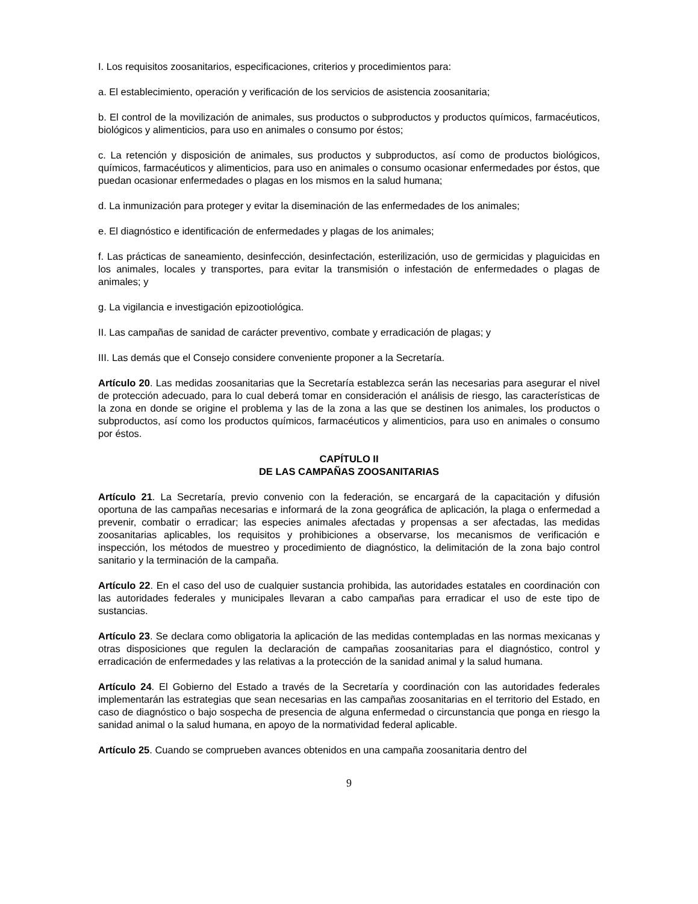I. Los requisitos zoosanitarios, especificaciones, criterios y procedimientos para:
a. El establecimiento, operación y verificación de los servicios de asistencia zoosanitaria;
b. El control de la movilización de animales, sus productos o subproductos y productos químicos, farmacéuticos, biológicos y alimenticios, para uso en animales o consumo por éstos;
c. La retención y disposición de animales, sus productos y subproductos, así como de productos biológicos, químicos, farmacéuticos y alimenticios, para uso en animales o consumo ocasionar enfermedades por éstos, que puedan ocasionar enfermedades o plagas en los mismos en la salud humana;
d. La inmunización para proteger y evitar la diseminación de las enfermedades de los animales;
e. El diagnóstico e identificación de enfermedades y plagas de los animales;
f. Las prácticas de saneamiento, desinfección, desinfectación, esterilización, uso de germicidas y plaguicidas en los animales, locales y transportes, para evitar la transmisión o infestación de enfermedades o plagas de animales; y
g. La vigilancia e investigación epizootiológica.
II. Las campañas de sanidad de carácter preventivo, combate y erradicación de plagas; y
III. Las demás que el Consejo considere conveniente proponer a la Secretaría.
Artículo 20. Las medidas zoosanitarias que la Secretaría establezca serán las necesarias para asegurar el nivel de protección adecuado, para lo cual deberá tomar en consideración el análisis de riesgo, las características de la zona en donde se origine el problema y las de la zona a las que se destinen los animales, los productos o subproductos, así como los productos químicos, farmacéuticos y alimenticios, para uso en animales o consumo por éstos.
CAPÍTULO II
DE LAS CAMPAÑAS ZOOSANITARIAS
Artículo 21. La Secretaría, previo convenio con la federación, se encargará de la capacitación y difusión oportuna de las campañas necesarias e informará de la zona geográfica de aplicación, la plaga o enfermedad a prevenir, combatir o erradicar; las especies animales afectadas y propensas a ser afectadas, las medidas zoosanitarias aplicables, los requisitos y prohibiciones a observarse, los mecanismos de verificación e inspección, los métodos de muestreo y procedimiento de diagnóstico, la delimitación de la zona bajo control sanitario y la terminación de la campaña.
Artículo 22. En el caso del uso de cualquier sustancia prohibida, las autoridades estatales en coordinación con las autoridades federales y municipales llevaran a cabo campañas para erradicar el uso de este tipo de sustancias.
Artículo 23. Se declara como obligatoria la aplicación de las medidas contempladas en las normas mexicanas y otras disposiciones que regulen la declaración de campañas zoosanitarias para el diagnóstico, control y erradicación de enfermedades y las relativas a la protección de la sanidad animal y la salud humana.
Artículo 24. El Gobierno del Estado a través de la Secretaría y coordinación con las autoridades federales implementarán las estrategias que sean necesarias en las campañas zoosanitarias en el territorio del Estado, en caso de diagnóstico o bajo sospecha de presencia de alguna enfermedad o circunstancia que ponga en riesgo la sanidad animal o la salud humana, en apoyo de la normatividad federal aplicable.
Artículo 25. Cuando se comprueben avances obtenidos en una campaña zoosanitaria dentro del
9